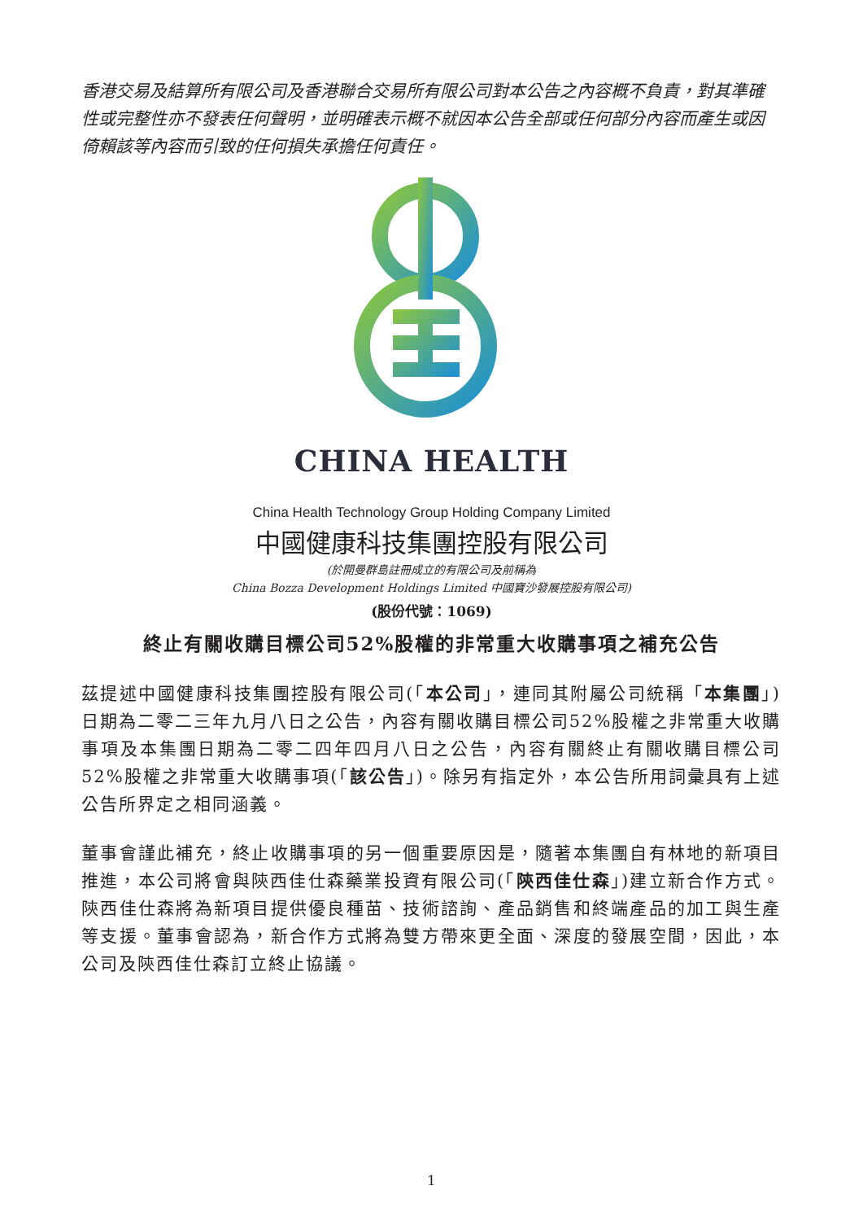香港交易及結算所有限公司及香港聯合交易所有限公司對本公告之內容概不負責，對其準確性或完整性亦不發表任何聲明，並明確表示概不就因本公告全部或任何部分內容而產生或因倚賴該等內容而引致的任何損失承擔任何責任。
CHINA HEALTH
China Health Technology Group Holding Company Limited
中國健康科技集團控股有限公司
(於開曼群島註冊成立的有限公司及前稱為
China Bozza Development Holdings Limited 中國寶沙發展控股有限公司)
(股份代號：1069)
終止有關收購目標公司52%股權的非常重大收購事項之補充公告
茲提述中國健康科技集團控股有限公司(「本公司」，連同其附屬公司統稱「本集團」)日期為二零二三年九月八日之公告，內容有關收購目標公司52%股權之非常重大收購事項及本集團日期為二零二四年四月八日之公告，內容有關終止有關收購目標公司52%股權之非常重大收購事項(「該公告」)。除另有指定外，本公告所用詞彙具有上述公告所界定之相同涵義。
董事會謹此補充，終止收購事項的另一個重要原因是，隨著本集團自有林地的新項目推進，本公司將會與陝西佳仕森藥業投資有限公司(「陝西佳仕森」)建立新合作方式。陝西佳仕森將為新項目提供優良種苗、技術諮詢、產品銷售和終端產品的加工與生產等支援。董事會認為，新合作方式將為雙方帶來更全面、深度的發展空間，因此，本公司及陝西佳仕森訂立終止協議。
1